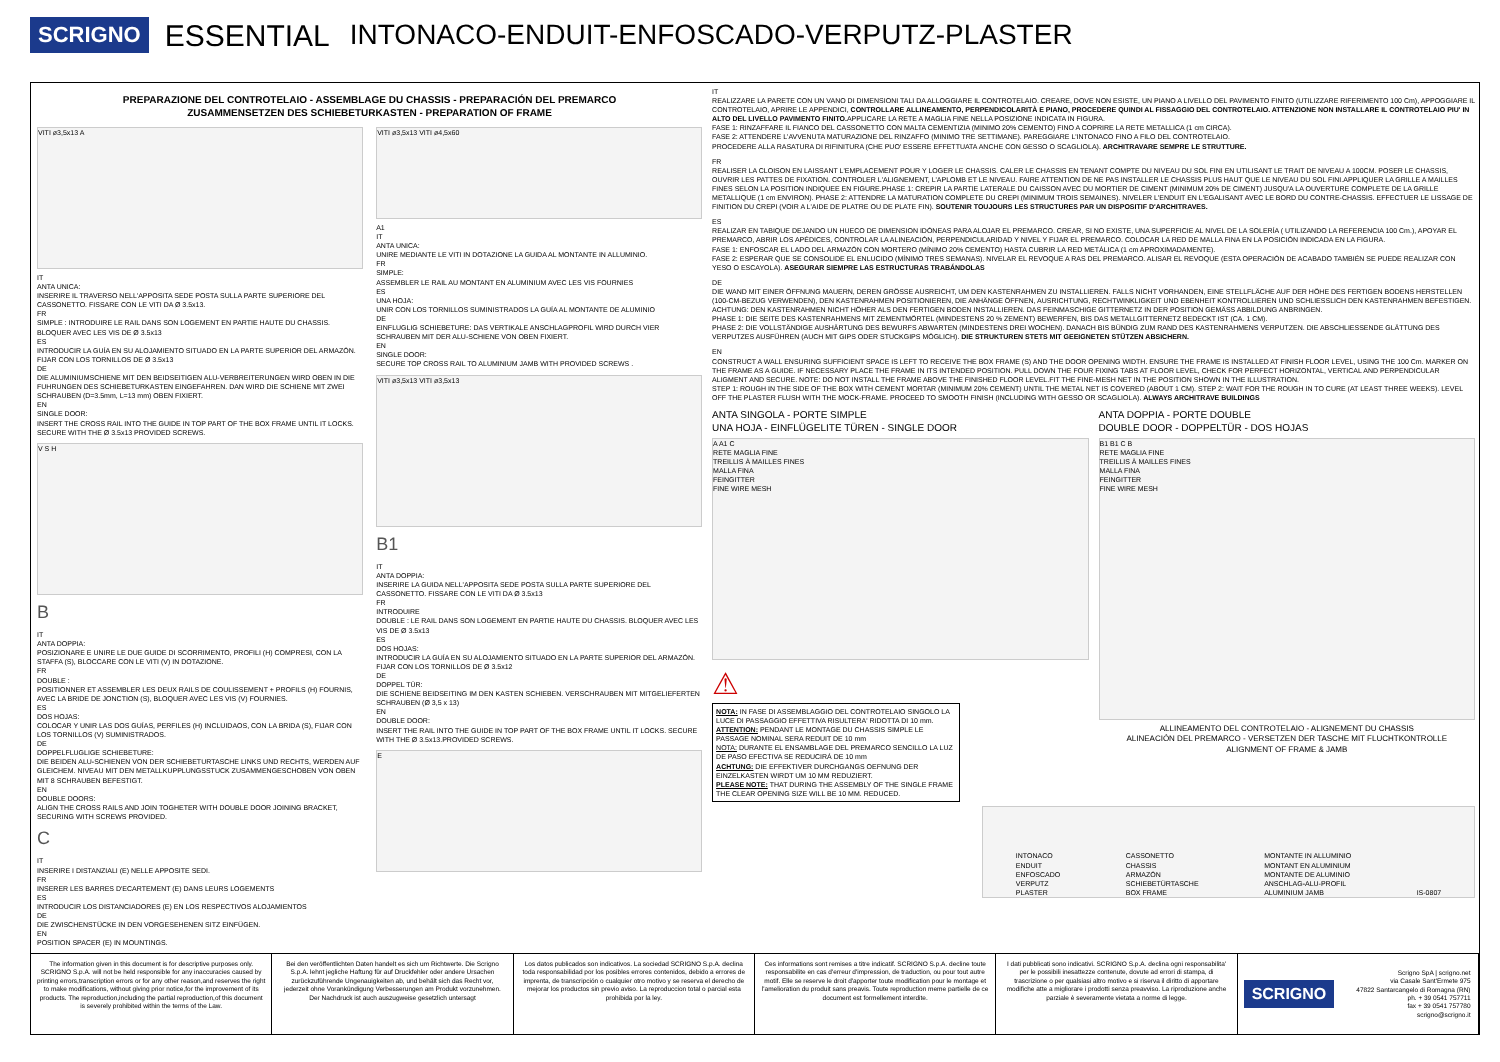SCRIGNO ESSENTIAL INTONACO-ENDUIT-ENFOSCADO-VERPUTZ-PLASTER
PREPARAZIONE DEL CONTROTELAIO - ASSEMBLAGE DU CHASSIS - PREPARACIÓN DEL PREMARCO
ZUSAMMENSETZEN DES SCHIEBETURKASTEN - PREPARATION OF FRAME
VITI ø3,5x13 A
IT
ANTA UNICA:
INSERIRE IL TRAVERSO NELL'APPOSITA SEDE POSTA SULLA PARTE SUPERIORE DEL CASSONETTO. FISSARE CON LE VITI DA Ø 3.5x13.
FR
SIMPLE : INTRODUIRE LE RAIL DANS SON LOGEMENT EN PARTIE HAUTE DU CHASSIS. BLOQUER AVEC LES VIS DE Ø 3.5x13
ES
INTRODUCIR LA GUÍA EN SU ALOJAMIENTO SITUADO EN LA PARTE SUPERIOR DEL ARMAZÓN. FIJAR CON LOS TORNILLOS DE Ø 3.5x13
DE
DIE ALUMINIUMSCHIENE MIT DEN BEIDSEITIGEN ALU-VERBREITERUNGEN WIRD OBEN IN DIE FUHRUNGEN DES SCHIEBETURKASTEN EINGEFAHREN. DAN WIRD DIE SCHIENE MIT ZWEI SCHRAUBEN (D=3.5mm, L=13 mm) OBEN FIXIERT.
EN
SINGLE DOOR:
INSERT THE CROSS RAIL INTO THE GUIDE IN TOP PART OF THE BOX FRAME UNTIL IT LOCKS. SECURE WITH THE Ø 3.5x13 PROVIDED SCREWS.
V S H
B
IT
ANTA DOPPIA:
POSIZIONARE E UNIRE LE DUE GUIDE DI SCORRIMENTO, PROFILI (H) COMPRESI, CON LA STAFFA (S), BLOCCARE CON LE VITI (V) IN DOTAZIONE.
FR
DOUBLE :
POSITIONNER ET ASSEMBLER LES DEUX RAILS DE COULISSEMENT + PROFILS (H) FOURNIS, AVEC LA BRIDE DE JONCTION (S), BLOQUER AVEC LES VIS (V) FOURNIES.
ES
DOS HOJAS:
COLOCAR Y UNIR LAS DOS GUÍAS, PERFILES (H) INCLUIDAOS, CON LA BRIDA (S), FIJAR CON LOS TORNILLOS (V) SUMINISTRADOS.
DE
DOPPELFLUGLIGE SCHIEBETURE:
DIE BEIDEN ALU-SCHIENEN VON DER SCHIEBETURTASCHE LINKS UND RECHTS, WERDEN AUF GLEICHEM. NIVEAU MIT DEN METALLKUPPLUNGSSTUCK ZUSAMMENGESCHOBEN VON OBEN MIT 8 SCHRAUBEN BEFESTIGT.
EN
DOUBLE DOORS:
ALIGN THE CROSS RAILS AND JOIN TOGHETER WITH DOUBLE DOOR JOINING BRACKET, SECURING WITH SCREWS PROVIDED.
C
IT
INSERIRE I DISTANZIALI (E) NELLE APPOSITE SEDI.
FR
INSERER LES BARRES D'ECARTEMENT (E) DANS LEURS LOGEMENTS
ES
INTRODUCIR LOS DISTANCIADORES (E) EN LOS RESPECTIVOS ALOJAMIENTOS
DE
DIE ZWISCHENSTÜCKE IN DEN VORGESEHENEN SITZ EINFÜGEN.
EN
POSITION SPACER (E) IN MOUNTINGS.
VITI ø3,5x13 VITI ø4,5x60
A1
IT
ANTA UNICA:
UNIRE MEDIANTE LE VITI IN DOTAZIONE LA GUIDA AL MONTANTE IN ALLUMINIO.
FR
SIMPLE:
ASSEMBLER LE RAIL AU MONTANT EN ALUMINIUM AVEC LES VIS FOURNIES
ES
UNA HOJA:
UNIR CON LOS TORNILLOS SUMINISTRADOS LA GUÍA AL MONTANTE DE ALUMINIO
DE
EINFLUGLIG SCHIEBETURE: DAS VERTIKALE ANSCHLAGPROFIL WIRD DURCH VIER SCHRAUBEN MIT DER ALU-SCHIENE VON OBEN FIXIERT.
EN
SINGLE DOOR:
SECURE TOP CROSS RAIL TO ALUMINIUM JAMB WITH PROVIDED SCREWS .
VITI ø3,5x13 VITI ø3,5x13
B1
IT
ANTA DOPPIA:
INSERIRE LA GUIDA NELL'APPOSITA SEDE POSTA SULLA PARTE SUPERIORE DEL CASSONETTO. FISSARE CON LE VITI DA Ø 3.5x13
FR
INTRODUIRE
DOUBLE : LE RAIL DANS SON LOGEMENT EN PARTIE HAUTE DU CHASSIS. BLOQUER AVEC LES VIS DE Ø 3.5x13
ES
DOS HOJAS:
INTRODUCIR LA GUÍA EN SU ALOJAMIENTO SITUADO EN LA PARTE SUPERIOR DEL ARMAZÓN. FIJAR CON LOS TORNILLOS DE Ø 3.5x12
DE
DOPPEL TÜR:
DIE SCHIENE BEIDSEITING IM DEN KASTEN SCHIEBEN. VERSCHRAUBEN MIT MITGELIEFERTEN SCHRAUBEN (Ø 3,5 x 13)
EN
DOUBLE DOOR:
INSERT THE RAIL INTO THE GUIDE IN TOP PART OF THE BOX FRAME UNTIL IT LOCKS. SECURE WITH THE Ø 3.5x13.PROVIDED SCREWS.
E
IT
REALIZZARE LA PARETE CON UN VANO DI DIMENSIONI TALI DA ALLOGGIARE IL CONTROTELAIO. CREARE, DOVE NON ESISTE, UN PIANO A LIVELLO DEL PAVIMENTO FINITO (UTILIZZARE RIFERIMENTO 100 Cm), APPOGGIARE IL CONTROTELAIO, APRIRE LE APPENDICI, CONTROLLARE ALLINEAMENTO, PERPENDICOLARITÀ E PIANO, PROCEDERE QUINDI AL FISSAGGIO DEL CONTROTELAIO. ATTENZIONE NON INSTALLARE IL CONTROTELAIO PIU' IN ALTO DEL LIVELLO PAVIMENTO FINITO. APPLICARE LA RETE A MAGLIA FINE NELLA POSIZIONE INDICATA IN FIGURA.
FASE 1: RINZAFFARE IL FIANCO DEL CASSONETTO CON MALTA CEMENTIZIA (MINIMO 20% CEMENTO) FINO A COPRIRE LA RETE METALLICA (1 cm CIRCA).
FASE 2: ATTENDERE L'AVVENUTA MATURAZIONE DEL RINZAFFO (MINIMO TRE SETTIMANE). PAREGGIARE L'INTONACO FINO A FILO DEL CONTROTELAIO.
PROCEDERE ALLA RASATURA DI RIFINITURA (CHE PUO' ESSERE EFFETTUATA ANCHE CON GESSO O SCAGLIOLA). ARCHITRAVARE SEMPRE LE STRUTTURE.
FR
REALISER LA CLOISON EN LAISSANT L'EMPLACEMENT POUR Y LOGER LE CHASSIS. CALER LE CHASSIS EN TENANT COMPTE DU NIVEAU DU SOL FINI EN UTILISANT LE TRAIT DE NIVEAU A 100CM. POSER LE CHASSIS, OUVRIR LES PATTES DE FIXATION. CONTROLER L'ALIGNEMENT, L'APLOMB ET LE NIVEAU. FAIRE ATTENTION DE NE PAS INSTALLER LE CHASSIS PLUS HAUT QUE LE NIVEAU DU SOL FINI.APPLIQUER LA GRILLE A MAILLES FINES SELON LA POSITION INDIQUEE EN FIGURE.PHASE 1: CREPIR LA PARTIE LATERALE DU CAISSON AVEC DU MORTIER DE CIMENT (MINIMUM 20% DE CIMENT) JUSQU'A LA OUVERTURE COMPLETE DE LA GRILLE METALLIQUE (1 cm ENVIRON). PHASE 2: ATTENDRE LA MATURATION COMPLETE DU CREPI (MINIMUM TROIS SEMAINES). NIVELER L'ENDUIT EN L'EGALISANT AVEC LE BORD DU CONTRE-CHASSIS. EFFECTUER LE LISSAGE DE FINITION DU CREPI (VOIR A L'AIDE DE PLATRE OU DE PLATE FIN). SOUTENIR TOUJOURS LES STRUCTURES PAR UN DISPOSITIF D'ARCHITRAVES.
ES
REALIZAR EN TABIQUE DEJANDO UN HUECO DE DIMENSION IDÓNEAS PARA ALOJAR EL PREMARCO. CREAR, SI NO EXISTE, UNA SUPERFICIE AL NIVEL DE LA SOLERÍA ( UTILIZANDO LA REFERENCIA 100 Cm.), APOYAR EL PREMARCO, ABRIR LOS APÉDICES, CONTROLAR LA ALINEACIÓN, PERPENDICULARIDAD Y NIVEL Y FIJAR EL PREMARCO. COLOCAR LA RED DE MALLA FINA EN LA POSICIÓN INDICADA EN LA FIGURA.
FASE 1: ENFOSCAR EL LADO DEL ARMAZÓN CON MORTERO (MÍNIMO 20% CEMENTO) HASTA CUBRIR LA RED METÁLICA (1 cm APROXIMADAMENTE).
FASE 2: ESPERAR QUE SE CONSOLIDE EL ENLUCIDO (MÍNIMO TRES SEMANAS). NIVELAR EL REVOQUE A RAS DEL PREMARCO. ALISAR EL REVOQUE (ESTA OPERACIÓN DE ACABADO TAMBIÉN SE PUEDE REALIZAR CON YESO O ESCAYOLA). ASEGURAR SIEMPRE LAS ESTRUCTURAS TRABÁNDOLAS
DE
DIE WAND MIT EINER ÖFFNUNG MAUERN, DEREN GRÖSSE AUSREICHT, UM DEN KASTENRAHMEN ZU INSTALLIEREN. FALLS NICHT VORHANDEN, EINE STELLFLÄCHE AUF DER HÖHE DES FERTIGEN BODENS HERSTELLEN (100-CM-BEZUG VERWENDEN), DEN KASTENRAHMEN POSITIONIEREN, DIE ANHÄNGE ÖFFNEN, AUSRICHTUNG, RECHTWINKLIGKEIT UND EBENHEIT KONTROLLIEREN UND SCHLIESSLICH DEN KASTENRAHMEN BEFESTIGEN. ACHTUNG: DEN KASTENRAHMEN NICHT HÖHER ALS DEN FERTIGEN BODEN INSTALLIEREN. DAS FEINMASCHIGE GITTERNETZ IN DER POSITION GEMÄSS ABBILDUNG ANBRINGEN.
PHASE 1: DIE SEITE DES KASTENRAHMENS MIT ZEMENTMÖRTEL (MINDESTENS 20 % ZEMENT) BEWERFEN, BIS DAS METALLGITTERNETZ BEDECKT IST (CA. 1 CM).
PHASE 2: DIE VOLLSTÄNDIGE AUSHÄRTUNG DES BEWURFS ABWARTEN (MINDESTENS DREI WOCHEN). DANACH BIS BÜNDIG ZUM RAND DES KASTENRAHMENS VERPUTZEN. DIE ABSCHLIESSENDE GLÄTTUNG DES VERPUTZES AUSFÜHREN (AUCH MIT GIPS ODER STUCKGIPS MÖGLICH). DIE STRUKTUREN STETS MIT GEEIGNETEN STÜTZEN ABSICHERN.
EN
CONSTRUCT A WALL ENSURING SUFFICIENT SPACE IS LEFT TO RECEIVE THE BOX FRAME (S) AND THE DOOR OPENING WIDTH. ENSURE THE FRAME IS INSTALLED AT FINISH FLOOR LEVEL, USING THE 100 Cm. MARKER ON THE FRAME AS A GUIDE. IF NECESSARY PLACE THE FRAME IN ITS INTENDED POSITION. PULL DOWN THE FOUR FIXING TABS AT FLOOR LEVEL, CHECK FOR PERFECT HORIZONTAL, VERTICAL AND PERPENDICULAR ALIGMENT AND SECURE. NOTE: DO NOT INSTALL THE FRAME ABOVE THE FINISHED FLOOR LEVEL.FIT THE FINE-MESH NET IN THE POSITION SHOWN IN THE ILLUSTRATION.
STEP 1: ROUGH IN THE SIDE OF THE BOX WITH CEMENT MORTAR (MINIMUM 20% CEMENT) UNTIL THE METAL NET IS COVERED (ABOUT 1 CM). STEP 2: WAIT FOR THE ROUGH IN TO CURE (AT LEAST THREE WEEKS). LEVEL OFF THE PLASTER FLUSH WITH THE MOCK-FRAME. PROCEED TO SMOOTH FINISH (INCLUDING WITH GESSO OR SCAGLIOLA). ALWAYS ARCHITRAVE BUILDINGS
ANTA SINGOLA - PORTE SIMPLE
UNA HOJA - EINFLÜGELITE TÜREN - SINGLE DOOR
A A1 C
RETE MAGLIA FINE
TREILLIS À MAILLES FINES
MALLA FINA
FEINGITTER
FINE WIRE MESH
⚠
NOTA: IN FASE DI ASSEMBLAGGIO DEL CONTROTELAIO SINGOLO LA LUCE DI PASSAGGIO EFFETTIVA RISULTERA' RIDOTTA DI 10 mm.
ATTENTION: PENDANT LE MONTAGE DU CHASSIS SIMPLE LE PASSAGE NOMINAL SERA REDUIT DE 10 mm
NOTA: DURANTE EL ENSAMBLAGE DEL PREMARCO SENCILLO LA LUZ DE PASO EFECTIVA SE REDUCIRÁ DE 10 mm
ACHTUNG: DIE EFFEKTIVER DURCHGANGS OEFNUNG DER EINZELKASTEN WIRDT UM 10 MM REDUZIERT.
PLEASE NOTE: THAT DURING THE ASSEMBLY OF THE SINGLE FRAME THE CLEAR OPENING SIZE WILL BE 10 MM. REDUCED.
ANTA DOPPIA - PORTE DOUBLE
DOUBLE DOOR - DOPPELTÜR - DOS HOJAS
B1 B1 C B
RETE MAGLIA FINE
TREILLIS À MAILLES FINES
MALLA FINA
FEINGITTER
FINE WIRE MESH
ALLINEAMENTO DEL CONTROTELAIO - ALIGNEMENT DU CHASSIS
ALINEACIÓN DEL PREMARCO - VERSETZEN DER TASCHE MIT FLUCHTKONTROLLE
ALIGNMENT OF FRAME & JAMB
INTONACO
ENDUIT
ENFOSCADO
VERPUTZ
PLASTER CASSONETTO
CHASSIS
ARMAZÓN
SCHIEBETÜRTASCHE
BOX FRAME MONTANTE IN ALLUMINIO
MONTANT EN ALUMINIUM
MONTANTE DE ALUMINIO
ANSCHLAG-ALU-PROFIL
ALUMINIUM JAMB IS-0807
The information given in this document is for descriptive purposes only. SCRIGNO S.p.A. will not be held responsible for any inaccuracies caused by printing errors,transcription errors or for any other reason,and reserves the right to make modifications, without giving prior notice,for the improvement of its products. The reproduction,including the partial reproduction,of this document is severely prohibited within the terms of the Law.
Bei den veröffentlichten Daten handelt es sich um Richtwerte. Die Scrigno S.p.A. lehnt jegliche Haftung für auf Druckfehler oder andere Ursachen zurückzuführende Ungenauigkeiten ab, und behält sich das Recht vor, jederzeit ohne Vorankündigung Verbesserungen am Produkt vorzunehmen. Der Nachdruck ist auch auszugweise gesetzlich untersagt
Los datos publicados son indicativos. La sociedad SCRIGNO S.p.A. declina toda responsabilidad por los posibles errores contenidos, debido a errores de imprenta, de transcripción o cualquier otro motivo y se reserva el derecho de mejorar los productos sin previo aviso. La reproduccion total o parcial esta prohibida por la ley.
Ces informations sont remises a titre indicatif. SCRIGNO S.p.A. decline toute responsabilite en cas d'erreur d'impression, de traduction, ou pour tout autre motif. Elle se reserve le droit d'apporter toute modification pour le montage et l'amelioration du produit sans preavis. Toute reproduction meme partielle de ce document est formellement interdite.
I dati pubblicati sono indicativi. SCRIGNO S.p.A. declina ogni responsabilita' per le possibili inesattezze contenute, dovute ad errori di stampa, di trascrizione o per qualsiasi altro motivo e si riserva il diritto di apportare modifiche atte a migliorare i prodotti senza preavviso. La riproduzione anche parziale è severamente vietata a norme di legge.
SCRIGNO Scrigno SpA | scrigno.net
via Casale Sant'Ermete 975
47822 Santarcangelo di Romagna (RN)
ph. + 39 0541 757711
fax + 39 0541 757780
scrigno@scrigno.it